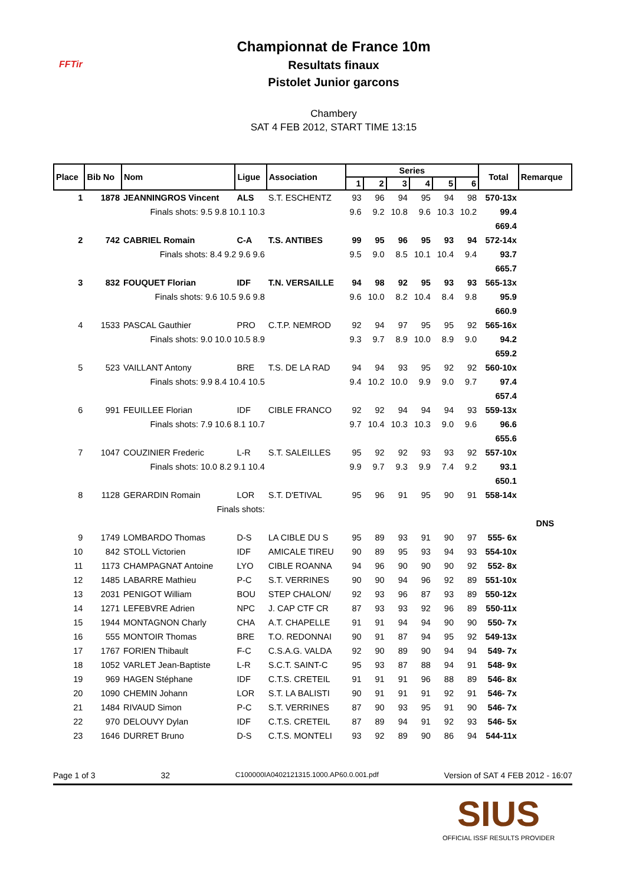FFTir
Championnat de France 10m
Resultats finaux
Pistolet Junior garcons
Chambery
SAT 4 FEB 2012, START TIME 13:15
| Place | Bib No | Nom | Ligue | Association | Series | | | | | | Total | Remarque |
| --- | --- | --- | --- | --- | --- | --- | --- | --- | --- | --- | --- | --- |
| | | | | | 1 | 2 | 3 | 4 | 5 | 6 | | |
| 1 | 1878 | JEANNINGROS Vincent | ALS | S.T. ESCHENTZ | 93 | 96 | 94 | 95 | 94 | 98 | 570-13x | |
| Finals shots: 9.5 9.8 10.1 10.3 | | | | | 9.6 | 9.2 | 10.8 | 9.6 | 10.3 | 10.2 | 99.4 | |
| | | | | | | | | | | | 669.4 | |
| 2 | 742 | CABRIEL Romain | C-A | T.S. ANTIBES | 99 | 95 | 96 | 95 | 93 | 94 | 572-14x | |
| Finals shots: 8.4 9.2 9.6 9.6 | | | | | 9.5 | 9.0 | 8.5 | 10.1 | 10.4 | 9.4 | 93.7 | |
| | | | | | | | | | | | 665.7 | |
| 3 | 832 | FOUQUET Florian | IDF | T.N. VERSAILLE | 94 | 98 | 92 | 95 | 93 | 93 | 565-13x | |
| Finals shots: 9.6 10.5 9.6 9.8 | | | | | 9.6 | 10.0 | 8.2 | 10.4 | 8.4 | 9.8 | 95.9 | |
| | | | | | | | | | | | 660.9 | |
| 4 | 1533 | PASCAL Gauthier | PRO | C.T.P. NEMROD | 92 | 94 | 97 | 95 | 95 | 92 | 565-16x | |
| Finals shots: 9.0 10.0 10.5 8.9 | | | | | 9.3 | 9.7 | 8.9 | 10.0 | 8.9 | 9.0 | 94.2 | |
| | | | | | | | | | | | 659.2 | |
| 5 | 523 | VAILLANT Antony | BRE | T.S. DE LA RAD | 94 | 94 | 93 | 95 | 92 | 92 | 560-10x | |
| Finals shots: 9.9 8.4 10.4 10.5 | | | | | 9.4 | 10.2 | 10.0 | 9.9 | 9.0 | 9.7 | 97.4 | |
| | | | | | | | | | | | 657.4 | |
| 6 | 991 | FEUILLEE Florian | IDF | CIBLE FRANCO | 92 | 92 | 94 | 94 | 94 | 93 | 559-13x | |
| Finals shots: 7.9 10.6 8.1 10.7 | | | | | 9.7 | 10.4 | 10.3 | 10.3 | 9.0 | 9.6 | 96.6 | |
| | | | | | | | | | | | 655.6 | |
| 7 | 1047 | COUZINIER Frederic | L-R | S.T. SALEILLES | 95 | 92 | 92 | 93 | 93 | 92 | 557-10x | |
| Finals shots: 10.0 8.2 9.1 10.4 | | | | | 9.9 | 9.7 | 9.3 | 9.9 | 7.4 | 9.2 | 93.1 | |
| | | | | | | | | | | | 650.1 | |
| 8 | 1128 | GERARDIN Romain | LOR | S.T. D'ETIVAL | 95 | 96 | 91 | 95 | 90 | 91 | 558-14x | |
| Finals shots: | | | | | | | | | | | | |
| | | | | | | | | | | | | DNS |
| 9 | 1749 | LOMBARDO Thomas | D-S | LA CIBLE DU S | 95 | 89 | 93 | 91 | 90 | 97 | 555- 6x | |
| 10 | 842 | STOLL Victorien | IDF | AMICALE TIREU | 90 | 89 | 95 | 93 | 94 | 93 | 554-10x | |
| 11 | 1173 | CHAMPAGNAT Antoine | LYO | CIBLE ROANNA | 94 | 96 | 90 | 90 | 90 | 92 | 552- 8x | |
| 12 | 1485 | LABARRE Mathieu | P-C | S.T. VERRINES | 90 | 90 | 94 | 96 | 92 | 89 | 551-10x | |
| 13 | 2031 | PENIGOT William | BOU | STEP CHALON/ | 92 | 93 | 96 | 87 | 93 | 89 | 550-12x | |
| 14 | 1271 | LEFEBVRE Adrien | NPC | J. CAP CTF CR | 87 | 93 | 93 | 92 | 96 | 89 | 550-11x | |
| 15 | 1944 | MONTAGNON Charly | CHA | A.T. CHAPELLE | 91 | 91 | 94 | 94 | 90 | 90 | 550- 7x | |
| 16 | 555 | MONTOIR Thomas | BRE | T.O. REDONNAI | 90 | 91 | 87 | 94 | 95 | 92 | 549-13x | |
| 17 | 1767 | FORIEN Thibault | F-C | C.S.A.G. VALDA | 92 | 90 | 89 | 90 | 94 | 94 | 549- 7x | |
| 18 | 1052 | VARLET Jean-Baptiste | L-R | S.C.T. SAINT-C | 95 | 93 | 87 | 88 | 94 | 91 | 548- 9x | |
| 19 | 969 | HAGEN Stéphane | IDF | C.T.S. CRETEIL | 91 | 91 | 91 | 96 | 88 | 89 | 546- 8x | |
| 20 | 1090 | CHEMIN Johann | LOR | S.T. LA BALISTI | 90 | 91 | 91 | 91 | 92 | 91 | 546- 7x | |
| 21 | 1484 | RIVAUD Simon | P-C | S.T. VERRINES | 87 | 90 | 93 | 95 | 91 | 90 | 546- 7x | |
| 22 | 970 | DELOUVY Dylan | IDF | C.T.S. CRETEIL | 87 | 89 | 94 | 91 | 92 | 93 | 546- 5x | |
| 23 | 1646 | DURRET Bruno | D-S | C.T.S. MONTELI | 93 | 92 | 89 | 90 | 86 | 94 | 544-11x | |
Page 1 of 3 32 C100000IA0402121315.1000.AP60.0.001.pdf Version of SAT 4 FEB 2012 - 16:07
SIUS
OFFICIAL ISSF RESULTS PROVIDER